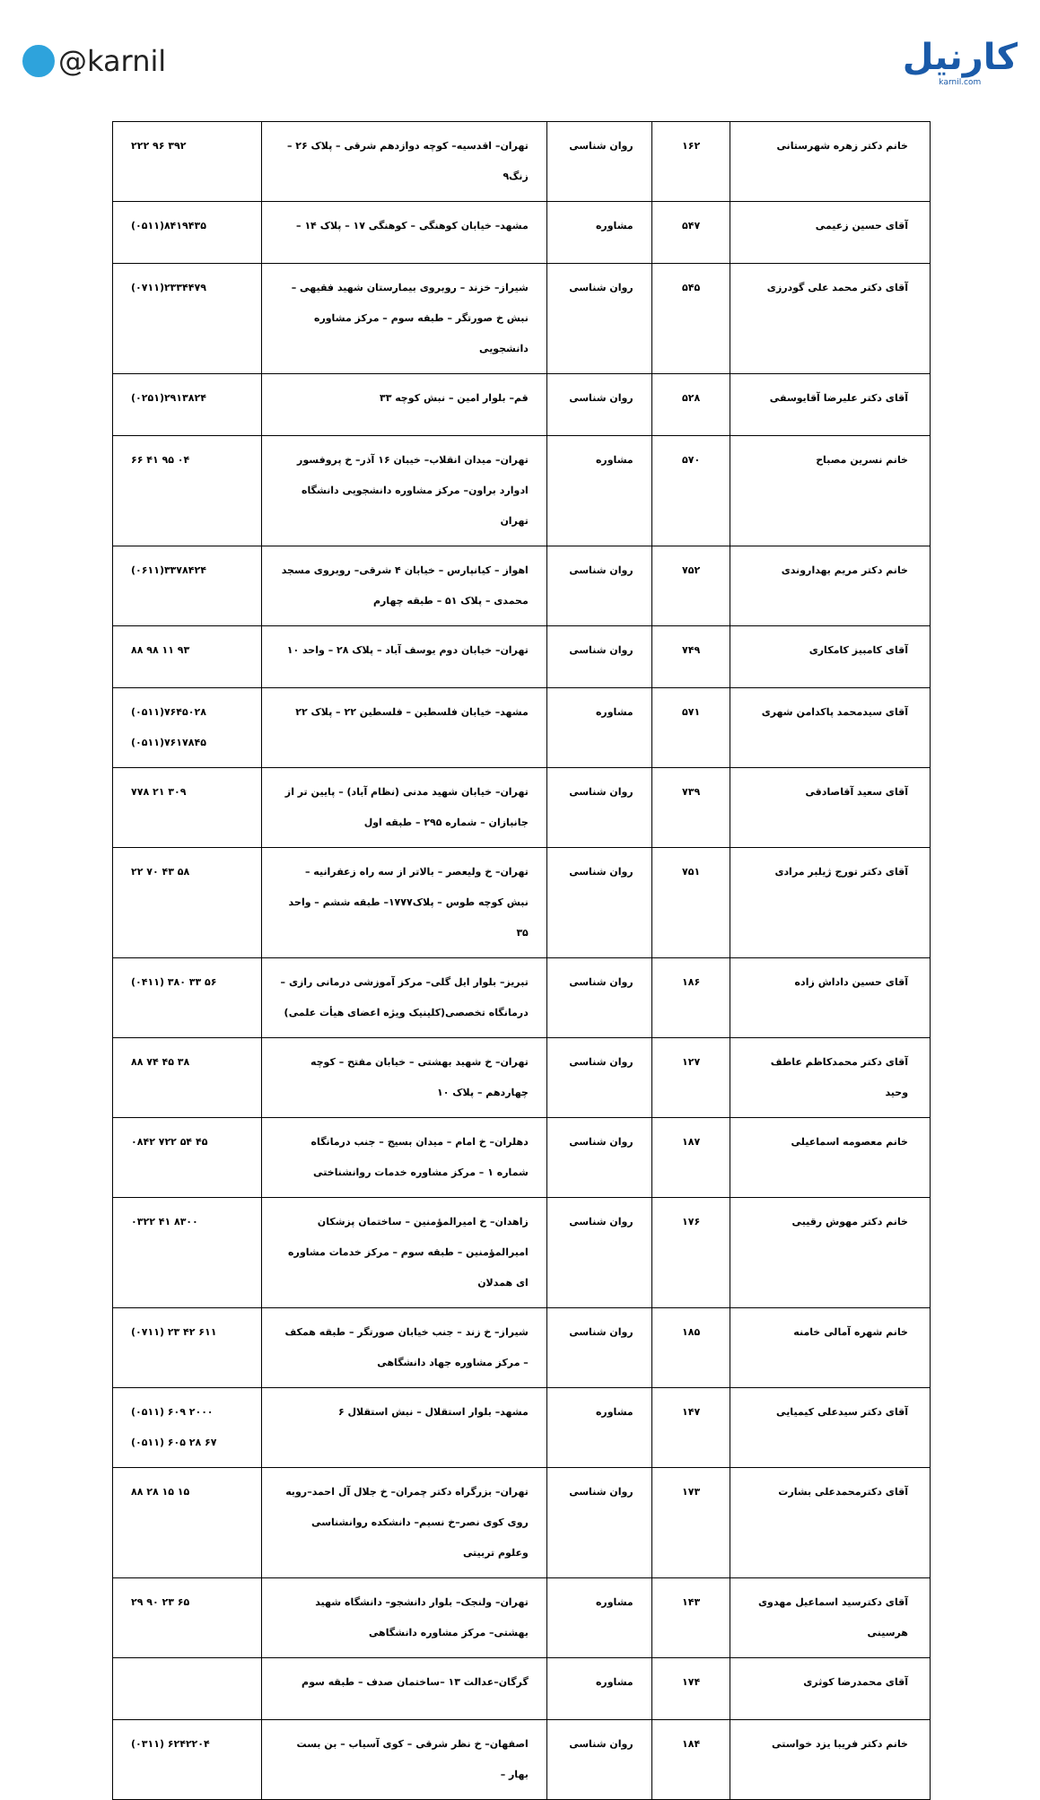@karnil
کارنیل
karnil.com
| خانم دکتر زهره شهرستانی | ۱۶۲ | روان شناسی | تهران– اقدسیه– کوچه دوازدهم شرقی – پلاک ۲۶ – زنگ۹ | ۲۲۲ ۹۶ ۳۹۲ |
| آقای حسین زعیمی | ۵۴۷ | مشاوره | مشهد– خیابان کوهنگی – کوهنگی ۱۷ – پلاک ۱۴ – | (۰۵۱۱)۸۴۱۹۴۳۵ |
| آقای دکتر محمد علی گودرزی | ۵۴۵ | روان شناسی | شیراز– خزند – روبروی بیمارستان شهید فقیهی –نبش خ صورتگر – طبقه سوم – مرکز مشاوره دانشجویی | (۰۷۱۱)۲۳۳۴۴۷۹ |
| آقای دکتر علیرضا آقایوسفی | ۵۲۸ | روان شناسی | قم– بلوار امین – نبش کوچه ۳۳ | (۰۲۵۱)۲۹۱۳۸۲۴ |
| خانم نسرین مصباح | ۵۷۰ | مشاوره | تهران– میدان انقلاب– خیبان ۱۶ آذر– خ پروفسور ادوارد براون– مرکز مشاوره دانشجویی دانشگاه تهران | ۶۶ ۴۱ ۹۵ ۰۴ |
| خانم دکتر مریم بهداروندی | ۷۵۲ | روان شناسی | اهواز – کیانپارس – خیابان ۴ شرقی– روبروی مسجد محمدی – پلاک ۵۱ – طبقه چهارم | (۰۶۱۱)۳۳۷۸۴۲۴ |
| آقای کامبیز کامکاری | ۷۴۹ | روان شناسی | تهران– خیابان دوم یوسف آباد – پلاک ۲۸ – واحد ۱۰ | ۸۸ ۹۸ ۱۱ ۹۳ |
| آقای سیدمحمد پاکدامن شهری | ۵۷۱ | مشاوره | مشهد– خیابان فلسطین – فلسطین ۲۲ – پلاک ۲۲ | (۰۵۱۱)۷۶۴۵۰۲۸ (۰۵۱۱)۷۶۱۷۸۴۵ |
| آقای سعید آقاصادقی | ۷۳۹ | روان شناسی | تهران– خیابان شهید مدنی (نظام آباد) – پایین تر از جانبازان – شماره ۲۹۵ – طبقه اول | ۷۷۸ ۲۱ ۳۰۹ |
| آقای دکتر تورج ژیلبر مرادی | ۷۵۱ | روان شناسی | تهران– خ ولیعصر – بالاتر از سه راه زعفرانیه – نبش کوچه طوس – پلاک۱۷۷۷– طبقه ششم – واحد ۳۵ | ۲۲ ۷۰ ۴۳ ۵۸ |
| آقای حسین داداش زاده | ۱۸۶ | روان شناسی | تبریز– بلوار ایل گلی– مرکز آموزشی درمانی رازی – درمانگاه تخصصی(کلینیک ویژه اعضای هیأت علمی) | (۰۴۱۱) ۳۸۰ ۳۳ ۵۶ |
| آقای دکتر محمدکاظم عاطف وحید | ۱۲۷ | روان شناسی | تهران– خ شهید بهشتی – خیابان مفتح – کوچه چهاردهم – پلاک ۱۰ | ۸۸ ۷۴ ۴۵ ۳۸ |
| خانم معصومه اسماعیلی | ۱۸۷ | روان شناسی | دهلران– خ امام – میدان بسیج – جنب درمانگاه شماره ۱ – مرکز مشاوره خدمات روانشناختی | ۰۸۴۲ ۷۲۲ ۵۴ ۴۵ |
| خانم دکتر مهوش رقیبی | ۱۷۶ | روان شناسی | زاهدان– خ امیرالمؤمنین – ساختمان پزشکان امیرالمؤمنین – طبقه سوم – مرکز خدمات مشاوره ای همدلان | ۰۳۲۲ ۴۱ ۸۳۰۰ |
| خانم شهره آمالی خامنه | ۱۸۵ | روان شناسی | شیراز– خ زند – جنب خیابان صورتگر – طبقه همکف – مرکز مشاوره جهاد دانشگاهی | (۰۷۱۱) ۲۳ ۴۲ ۶۱۱ |
| آقای دکتر سیدعلی کیمیایی | ۱۴۷ | مشاوره | مشهد– بلوار استقلال – نبش استقلال ۶ | (۰۵۱۱) ۶۰۹ ۲۰۰۰ (۰۵۱۱) ۶۰۵ ۲۸ ۶۷ |
| آقای دکترمحمدعلی بشارت | ۱۷۳ | روان شناسی | تهران– بزرگراه دکتر چمران– خ جلال آل احمد–روبه روی کوی نصر–خ نسیم– دانشکده روانشناسی وعلوم تربیتی | ۸۸ ۲۸ ۱۵ ۱۵ |
| آقای دکترسید اسماعیل مهدوی هرسینی | ۱۴۳ | مشاوره | تهران– ولنجک– بلوار دانشجو– دانشگاه شهید بهشتی– مرکز مشاوره دانشگاهی | ۲۹ ۹۰ ۲۳ ۶۵ |
| آقای محمدرضا کوثری | ۱۷۴ | مشاوره | گرگان–عدالت ۱۳ –ساختمان صدف – طبقه سوم | |
| خانم دکتر فریبا یزد خواستی | ۱۸۴ | روان شناسی | اصفهان– خ نظر شرقی – کوی آسیاب – بن بست بهار – | (۰۳۱۱) ۶۲۴۲۲۰۴ |